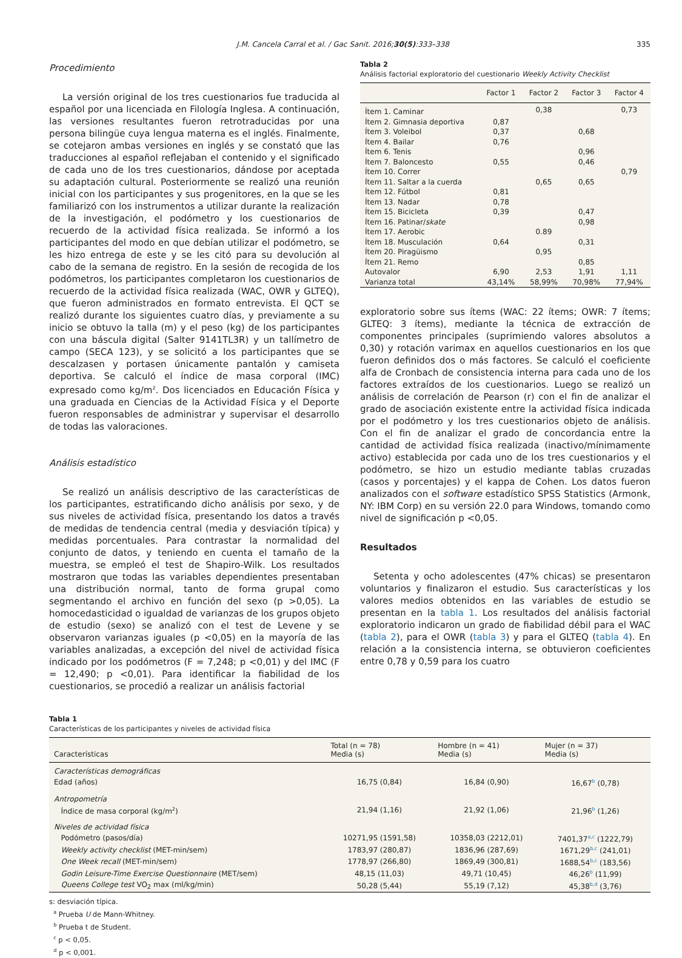J.M. Cancela Carral et al. / Gac Sanit. 2016;30(5):333–338 335
Procedimiento
La versión original de los tres cuestionarios fue traducida al español por una licenciada en Filología Inglesa. A continuación, las versiones resultantes fueron retrotraducidas por una persona bilingüe cuya lengua materna es el inglés. Finalmente, se cotejaron ambas versiones en inglés y se constató que las traducciones al español reflejaban el contenido y el significado de cada uno de los tres cuestionarios, dándose por aceptada su adaptación cultural. Posteriormente se realizó una reunión inicial con los participantes y sus progenitores, en la que se les familiarizó con los instrumentos a utilizar durante la realización de la investigación, el podómetro y los cuestionarios de recuerdo de la actividad física realizada. Se informó a los participantes del modo en que debían utilizar el podómetro, se les hizo entrega de este y se les citó para su devolución al cabo de la semana de registro. En la sesión de recogida de los podómetros, los participantes completaron los cuestionarios de recuerdo de la actividad física realizada (WAC, OWR y GLTEQ), que fueron administrados en formato entrevista. El QCT se realizó durante los siguientes cuatro días, y previamente a su inicio se obtuvo la talla (m) y el peso (kg) de los participantes con una báscula digital (Salter 9141TL3R) y un tallímetro de campo (SECA 123), y se solicitó a los participantes que se descalzasen y portasen únicamente pantalón y camiseta deportiva. Se calculó el índice de masa corporal (IMC) expresado como kg/m<sup>2</sup>. Dos licenciados en Educación Física y una graduada en Ciencias de la Actividad Física y el Deporte fueron responsables de administrar y supervisar el desarrollo de todas las valoraciones.
Análisis estadístico
Se realizó un análisis descriptivo de las características de los participantes, estratificando dicho análisis por sexo, y de sus niveles de actividad física, presentando los datos a través de medidas de tendencia central (media y desviación típica) y medidas porcentuales. Para contrastar la normalidad del conjunto de datos, y teniendo en cuenta el tamaño de la muestra, se empleó el test de Shapiro-Wilk. Los resultados mostraron que todas las variables dependientes presentaban una distribución normal, tanto de forma grupal como segmentando el archivo en función del sexo (p >0,05). La homocedasticidad o igualdad de varianzas de los grupos objeto de estudio (sexo) se analizó con el test de Levene y se observaron varianzas iguales (p <0,05) en la mayoría de las variables analizadas, a excepción del nivel de actividad física indicado por los podómetros (F = 7,248; p <0,01) y del IMC (F = 12,490; p <0,01). Para identificar la fiabilidad de los cuestionarios, se procedió a realizar un análisis factorial
Tabla 2
Análisis factorial exploratorio del cuestionario Weekly Activity Checklist
| | Factor 1 | Factor 2 | Factor 3 | Factor 4 |
| --- | --- | --- | --- | --- |
| Ítem 1. Caminar | | 0,38 | | 0,73 |
| Ítem 2. Gimnasia deportiva | 0,87 | | | |
| Ítem 3. Voleibol | 0,37 | | 0,68 | |
| Ítem 4. Bailar | 0,76 | | | |
| Ítem 6. Tenis | | | 0,96 | |
| Ítem 7. Baloncesto | 0,55 | | 0,46 | |
| Ítem 10. Correr | | | | 0,79 |
| Ítem 11. Saltar a la cuerda | | 0,65 | 0,65 | |
| Ítem 12. Fútbol | 0,81 | | | |
| Ítem 13. Nadar | 0,78 | | | |
| Ítem 15. Bicicleta | 0,39 | | 0,47 | |
| Ítem 16. Patinar/ skate | | | 0,98 | |
| Ítem 17. Aerobic | | 0.89 | | |
| Ítem 18. Musculación | 0,64 | | 0,31 | |
| Ítem 20. Piragüismo | | 0,95 | | |
| Ítem 21. Remo | | | 0,85 | |
| Autovalor | 6,90 | 2,53 | 1,91 | 1,11 |
| Varianza total | 43,14% | 58,99% | 70,98% | 77,94% |
exploratorio sobre sus ítems (WAC: 22 ítems; OWR: 7 ítems; GLTEQ: 3 ítems), mediante la técnica de extracción de componentes principales (suprimiendo valores absolutos a 0,30) y rotación varimax en aquellos cuestionarios en los que fueron definidos dos o más factores. Se calculó el coeficiente alfa de Cronbach de consistencia interna para cada uno de los factores extraídos de los cuestionarios. Luego se realizó un análisis de correlación de Pearson (r) con el fin de analizar el grado de asociación existente entre la actividad física indicada por el podómetro y los tres cuestionarios objeto de análisis. Con el fin de analizar el grado de concordancia entre la cantidad de actividad física realizada (inactivo/mínimamente activo) establecida por cada uno de los tres cuestionarios y el podómetro, se hizo un estudio mediante tablas cruzadas (casos y porcentajes) y el kappa de Cohen. Los datos fueron analizados con el software estadístico SPSS Statistics (Armonk, NY: IBM Corp) en su versión 22.0 para Windows, tomando como nivel de significación p <0,05.
Resultados
Setenta y ocho adolescentes (47% chicas) se presentaron voluntarios y finalizaron el estudio. Sus características y los valores medios obtenidos en las variables de estudio se presentan en la tabla 1. Los resultados del análisis factorial exploratorio indicaron un grado de fiabilidad débil para el WAC (tabla 2), para el OWR (tabla 3) y para el GLTEQ (tabla 4). En relación a la consistencia interna, se obtuvieron coeficientes entre 0,78 y 0,59 para los cuatro
Tabla 1
Características de los participantes y niveles de actividad física
| Características | Total (n = 78) Media (s) | Hombre (n = 41) Media (s) | Mujer (n = 37) Media (s) |
| --- | --- | --- | --- |
| Características demográficas | | | |
| Edad (años) | 16,75 (0,84) | 16,84 (0,90) | 16,67<sup>b</sup> (0,78) |
| Antropometría | | | |
| Índice de masa corporal (kg/m<sup>2</sup>) | 21,94 (1,16) | 21,92 (1,06) | 21,96<sup>b</sup> (1,26) |
| Niveles de actividad física | | | |
| Podómetro (pasos/día) | 10271,95 (1591,58) | 10358,03 (2212,01) | 7401,37<sup>a,c</sup> (1222,79) |
| Weekly activity checklist (MET-min/sem) | 1783,97 (280,87) | 1836,96 (287,69) | 1671,29<sup>b,c</sup> (241,01) |
| One Week recall (MET-min/sem) | 1778,97 (266,80) | 1869,49 (300,81) | 1688,54<sup>b,c</sup> (183,56) |
| Godin Leisure-Time Exercise Questionnaire (MET/sem) | 48,15 (11,03) | 49,71 (10,45) | 46,26<sup>b</sup> (11,99) |
| Queens College test VO<sub>2</sub> max (ml/kg/min) | 50,28 (5,44) | 55,19 (7,12) | 45,38<sup>b,d</sup> (3,76) |
s: desviación típica.
<sup>a</sup> Prueba U de Mann-Whitney.
<sup>b</sup> Prueba t de Student.
<sup>c</sup> p < 0,05.
<sup>d</sup> p < 0,001.